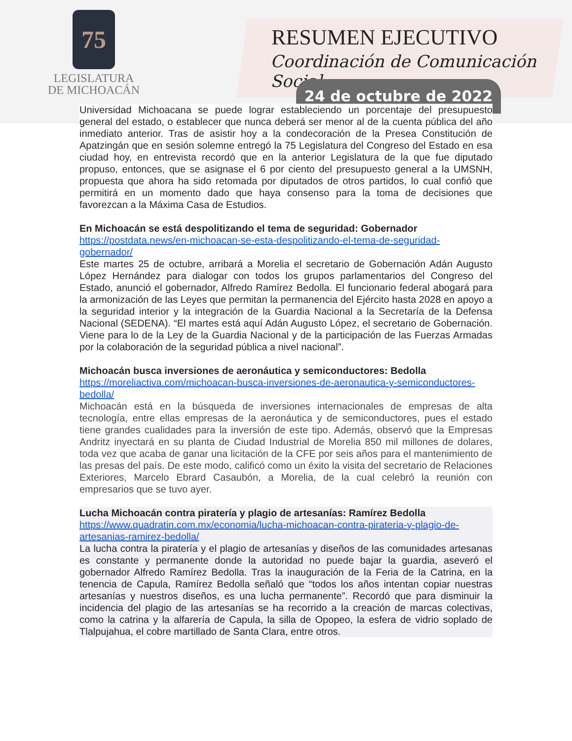75
LEGISLATURA
DE MICHOACÁN
RESUMEN EJECUTIVO
Coordinación de Comunicación Social
24 de octubre de 2022
Universidad Michoacana se puede lograr estableciendo un porcentaje del presupuesto general del estado, o establecer que nunca deberá ser menor al de la cuenta pública del año inmediato anterior. Tras de asistir hoy a la condecoración de la Presea Constitución de Apatzingán que en sesión solemne entregó la 75 Legislatura del Congreso del Estado en esa ciudad hoy, en entrevista recordó que en la anterior Legislatura de la que fue diputado propuso, entonces, que se asignase el 6 por ciento del presupuesto general a la UMSNH, propuesta que ahora ha sido retomada por diputados de otros partidos, lo cual confió que permitirá en un momento dado que haya consenso para la toma de decisiones que favorezcan a la Máxima Casa de Estudios.
En Michoacán se está despolitizando el tema de seguridad: Gobernador
https://postdata.news/en-michoacan-se-esta-despolitizando-el-tema-de-seguridad-gobernador/
Este martes 25 de octubre, arribará a Morelia el secretario de Gobernación Adán Augusto López Hernández para dialogar con todos los grupos parlamentarios del Congreso del Estado, anunció el gobernador, Alfredo Ramírez Bedolla. El funcionario federal abogará para la armonización de las Leyes que permitan la permanencia del Ejército hasta 2028 en apoyo a la seguridad interior y la integración de la Guardia Nacional a la Secretaría de la Defensa Nacional (SEDENA). “El martes está aquí Adán Augusto López, el secretario de Gobernación. Viene para lo de la Ley de la Guardia Nacional y de la participación de las Fuerzas Armadas por la colaboración de la seguridad pública a nivel nacional”.
Michoacán busca inversiones de aeronáutica y semiconductores: Bedolla
https://moreliactiva.com/michoacan-busca-inversiones-de-aeronautica-y-semiconductores-bedolla/
Michoacán está en la búsqueda de inversiones internacionales de empresas de alta tecnología, entre ellas empresas de la aeronáutica y de semiconductores, pues el estado tiene grandes cualidades para la inversión de este tipo. Además, observó que la Empresas Andritz inyectará en su planta de Ciudad Industrial de Morelia 850 mil millones de dolares, toda vez que acaba de ganar una licitación de la CFE por seis años para el mantenimiento de las presas del país. De este modo, calificó como un éxito la visita del secretario de Relaciones Exteriores, Marcelo Ebrard Casaubón, a Morelia, de la cual celebró la reunión con empresarios que se tuvo ayer.
Lucha Michoacán contra piratería y plagio de artesanías: Ramírez Bedolla
https://www.quadratin.com.mx/economia/lucha-michoacan-contra-pirateria-y-plagio-de-artesanias-ramirez-bedolla/
La lucha contra la piratería y el plagio de artesanías y diseños de las comunidades artesanas es constante y permanente donde la autoridad no puede bajar la guardia, aseveró el gobernador Alfredo Ramírez Bedolla. Tras la inauguración de la Feria de la Catrina, en la tenencia de Capula, Ramírez Bedolla señaló que “todos los años intentan copiar nuestras artesanías y nuestros diseños, es una lucha permanente”. Recordó que para disminuir la incidencia del plagio de las artesanías se ha recorrido a la creación de marcas colectivas, como la catrina y la alfarería de Capula, la silla de Opopeo, la esfera de vidrio soplado de Tlalpujahua, el cobre martillado de Santa Clara, entre otros.